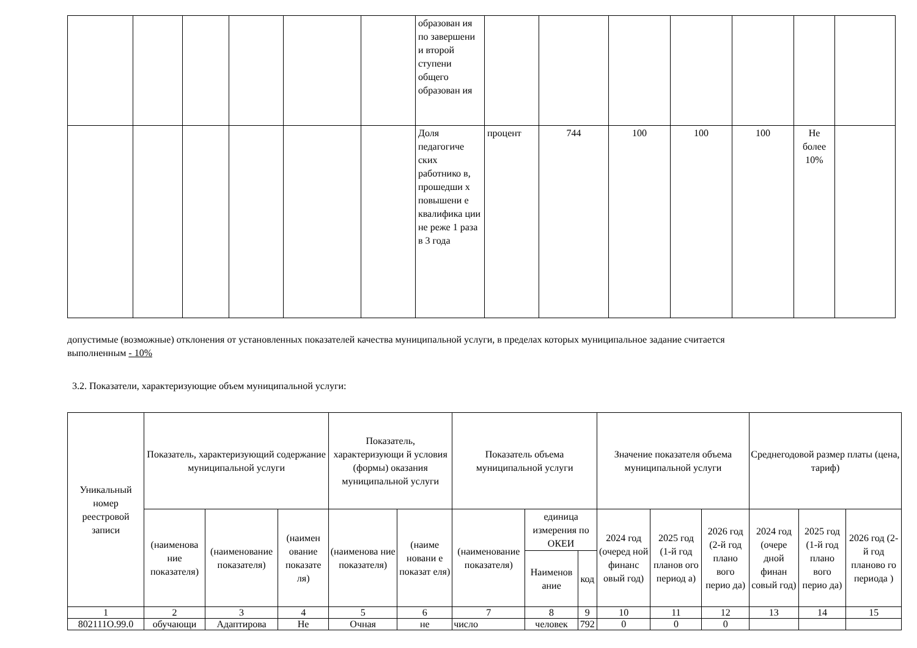| | | | | | | образован ия по завершени и второй ступени общего образован ия | | | | | | | |
| | | | | | | Доля педагогиче ских работнико в, прошедши х повышени е квалифика ции не реже 1 раза в 3 года | процент | 744 | 100 | 100 | 100 | Не более 10% | |
допустимые (возможные) отклонения от установленных показателей качества муниципальной услуги, в пределах которых муниципальное задание считается
выполненным - 10%
3.2. Показатели, характеризующие объем муниципальной услуги:
| Уникальный номер реестровой записи | Показатель, характеризующий содержание муниципальной услуги | | | Показатель, характеризующи й условия (формы) оказания муниципальной услуги | | Показатель объема муниципальной услуги | | | Значение показателя объема муниципальной услуги | | | Среднегодовой размер платы (цена, тариф) | | |
| --- | --- | --- | --- | --- | --- | --- | --- | --- | --- | --- | --- | --- | --- | --- |
| | (наименова ние показателя) | (наименование показателя) | (наимен ование показате ля) | (наименова ние показателя) | (наиме новани е показат еля) | (наименование показателя) | единица измерения по ОКЕИ | | 2024 год (очеред ной финанс овый год) | 2025 год (1-й год планов ого период а) | 2026 год (2-й год плано вого перио да) | 2024 год (очере дной финан совый год) | 2025 год (1-й год плано вого перио да) | 2026 год (2-й год планово го периода ) |
| | | | | | | | Наименов ание | код | | | | | | |
| 1 | 2 | 3 | 4 | 5 | 6 | 7 | 8 | 9 | 10 | 11 | 12 | 13 | 14 | 15 |
| 802111О.99.0 | обучающи | Адаптирова | Не | Очная | не | число | человек | 792 | 0 | 0 | 0 | | | |